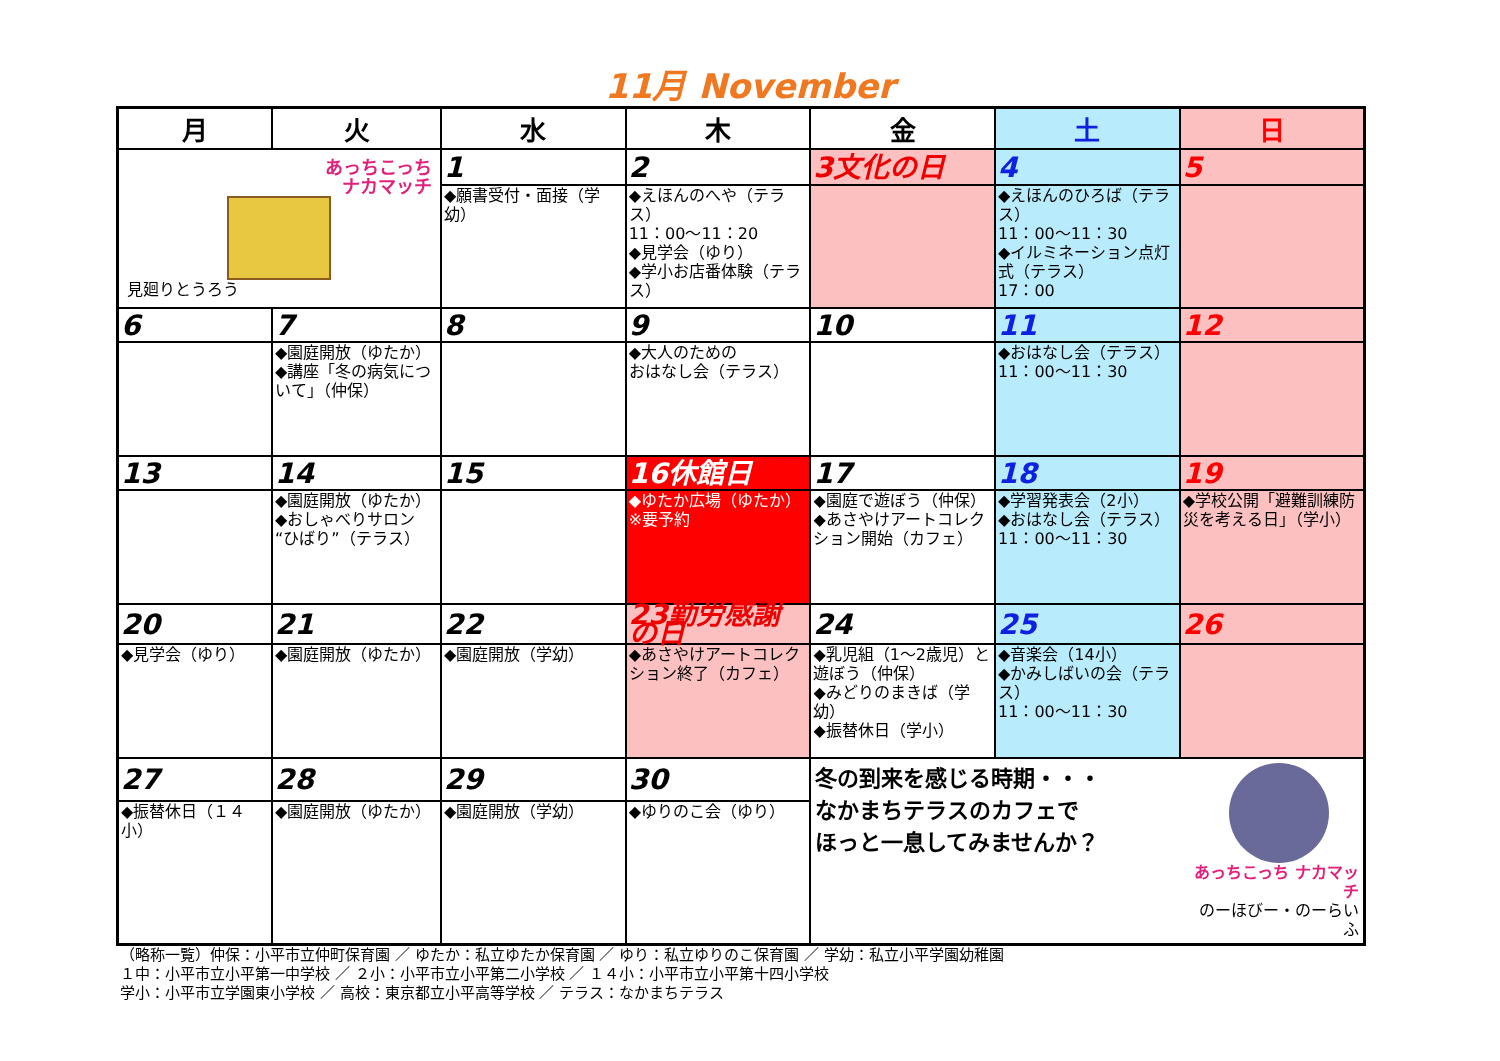11月 November
| 月 | 火 | 水 | 木 | 金 | 土 | 日 |
| --- | --- | --- | --- | --- | --- | --- |
| あっちこっち ナカマッチ 見廻りとうろう | | 1 | 2 | 3文化の日 | 4 | 5 |
| | | ◆願書受付・面接（学幼） | ◆えほんのへや（テラス） 11：00～11：20 ◆見学会（ゆり） ◆学小お店番体験（テラス） | | ◆えほんのひろば（テラス） 11：00～11：30 ◆イルミネーション点灯式（テラス） 17：00 | |
| 6 | 7 | 8 | 9 | 10 | 11 | 12 |
| | ◆園庭開放（ゆたか） ◆講座「冬の病気について」（仲保） | | ◆大人のための おはなし会（テラス） | | ◆おはなし会（テラス） 11：00～11：30 | |
| 13 | 14 | 15 | 16休館日 | 17 | 18 | 19 |
| | ◆園庭開放（ゆたか） ◆おしゃべりサロン“ひばり”（テラス） | | ◆ゆたか広場（ゆたか）※要予約 | ◆園庭で遊ぼう（仲保） ◆あさやけアートコレクション開始（カフェ） | ◆学習発表会（2小） ◆おはなし会（テラス） 11：00～11：30 | ◆学校公開「避難訓練防災を考える日」（学小） |
| 20 | 21 | 22 | 23勤労感謝の日 | 24 | 25 | 26 |
| ◆見学会（ゆり） | ◆園庭開放（ゆたか） | ◆園庭開放（学幼） | ◆あさやけアートコレクション終了（カフェ） | ◆乳児組（1～2歳児）と遊ぼう（仲保） ◆みどりのまきば（学幼） ◆振替休日（学小） | ◆音楽会（14小） ◆かみしばいの会（テラス） 11：00～11：30 | |
| 27 | 28 | 29 | 30 | 冬の到来を感じる時期・・・ なかまちテラスのカフェで ほっと一息してみませんか？ あっちこっち ナカマッチ のーほびー・のーらいふ | | |
| ◆振替休日（１４小） | ◆園庭開放（ゆたか） | ◆園庭開放（学幼） | ◆ゆりのこ会（ゆり） | | | |
（略称一覧）仲保：小平市立仲町保育園 ／ ゆたか：私立ゆたか保育園 ／ ゆり：私立ゆりのこ保育園 ／ 学幼：私立小平学園幼稚園
１中：小平市立小平第一中学校 ／ ２小：小平市立小平第二小学校 ／ １４小：小平市立小平第十四小学校
学小：小平市立学園東小学校 ／ 高校：東京都立小平高等学校 ／ テラス：なかまちテラス